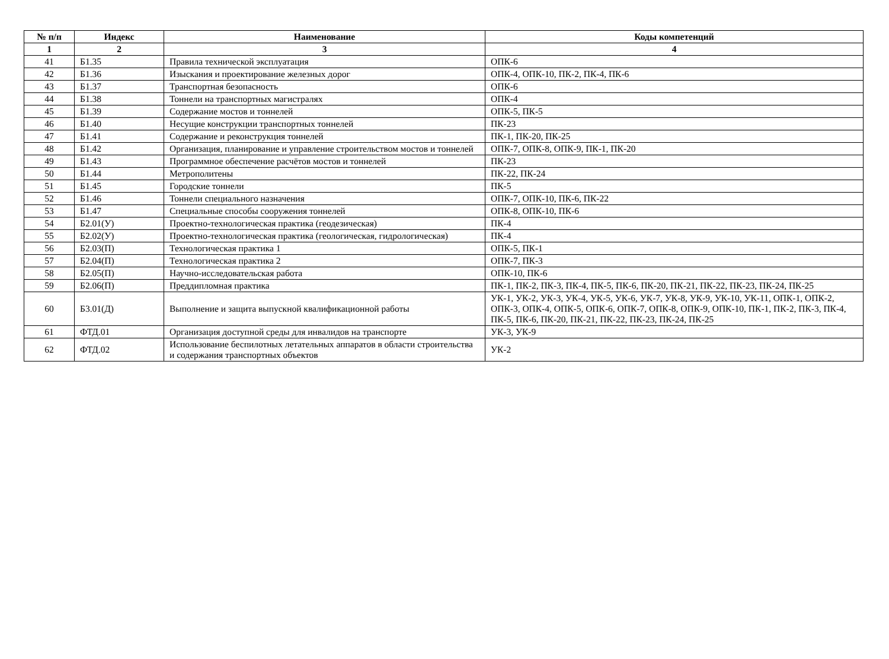| № п/п | Индекс | Наименование | Коды компетенций |
| --- | --- | --- | --- |
| 1 | 2 | 3 | 4 |
| 41 | Б1.35 | Правила технической эксплуатация | ОПК-6 |
| 42 | Б1.36 | Изыскания и проектирование железных дорог | ОПК-4, ОПК-10, ПК-2, ПК-4, ПК-6 |
| 43 | Б1.37 | Транспортная безопасность | ОПК-6 |
| 44 | Б1.38 | Тоннели на транспортных магистралях | ОПК-4 |
| 45 | Б1.39 | Содержание мостов и тоннелей | ОПК-5, ПК-5 |
| 46 | Б1.40 | Несущие конструкции транспортных тоннелей | ПК-23 |
| 47 | Б1.41 | Содержание и реконструкция тоннелей | ПК-1, ПК-20, ПК-25 |
| 48 | Б1.42 | Организация, планирование и управление строительством мостов и тоннелей | ОПК-7, ОПК-8, ОПК-9, ПК-1, ПК-20 |
| 49 | Б1.43 | Программное обеспечение расчётов мостов и тоннелей | ПК-23 |
| 50 | Б1.44 | Метрополитены | ПК-22, ПК-24 |
| 51 | Б1.45 | Городские тоннели | ПК-5 |
| 52 | Б1.46 | Тоннели специального назначения | ОПК-7, ОПК-10, ПК-6, ПК-22 |
| 53 | Б1.47 | Специальные способы сооружения тоннелей | ОПК-8, ОПК-10, ПК-6 |
| 54 | Б2.01(У) | Проектно-технологическая практика (геодезическая) | ПК-4 |
| 55 | Б2.02(У) | Проектно-технологическая практика (геологическая, гидрологическая) | ПК-4 |
| 56 | Б2.03(П) | Технологическая практика 1 | ОПК-5, ПК-1 |
| 57 | Б2.04(П) | Технологическая практика 2 | ОПК-7, ПК-3 |
| 58 | Б2.05(П) | Научно-исследовательская работа | ОПК-10, ПК-6 |
| 59 | Б2.06(П) | Преддипломная практика | ПК-1, ПК-2, ПК-3, ПК-4, ПК-5, ПК-6, ПК-20, ПК-21, ПК-22, ПК-23, ПК-24, ПК-25 |
| 60 | Б3.01(Д) | Выполнение и защита выпускной квалификационной работы | УК-1, УК-2, УК-3, УК-4, УК-5, УК-6, УК-7, УК-8, УК-9, УК-10, УК-11, ОПК-1, ОПК-2, ОПК-3, ОПК-4, ОПК-5, ОПК-6, ОПК-7, ОПК-8, ОПК-9, ОПК-10, ПК-1, ПК-2, ПК-3, ПК-4, ПК-5, ПК-6, ПК-20, ПК-21, ПК-22, ПК-23, ПК-24, ПК-25 |
| 61 | ФТД.01 | Организация доступной среды для инвалидов на транспорте | УК-3, УК-9 |
| 62 | ФТД.02 | Использование беспилотных летательных аппаратов в области строительства и содержания транспортных объектов | УК-2 |